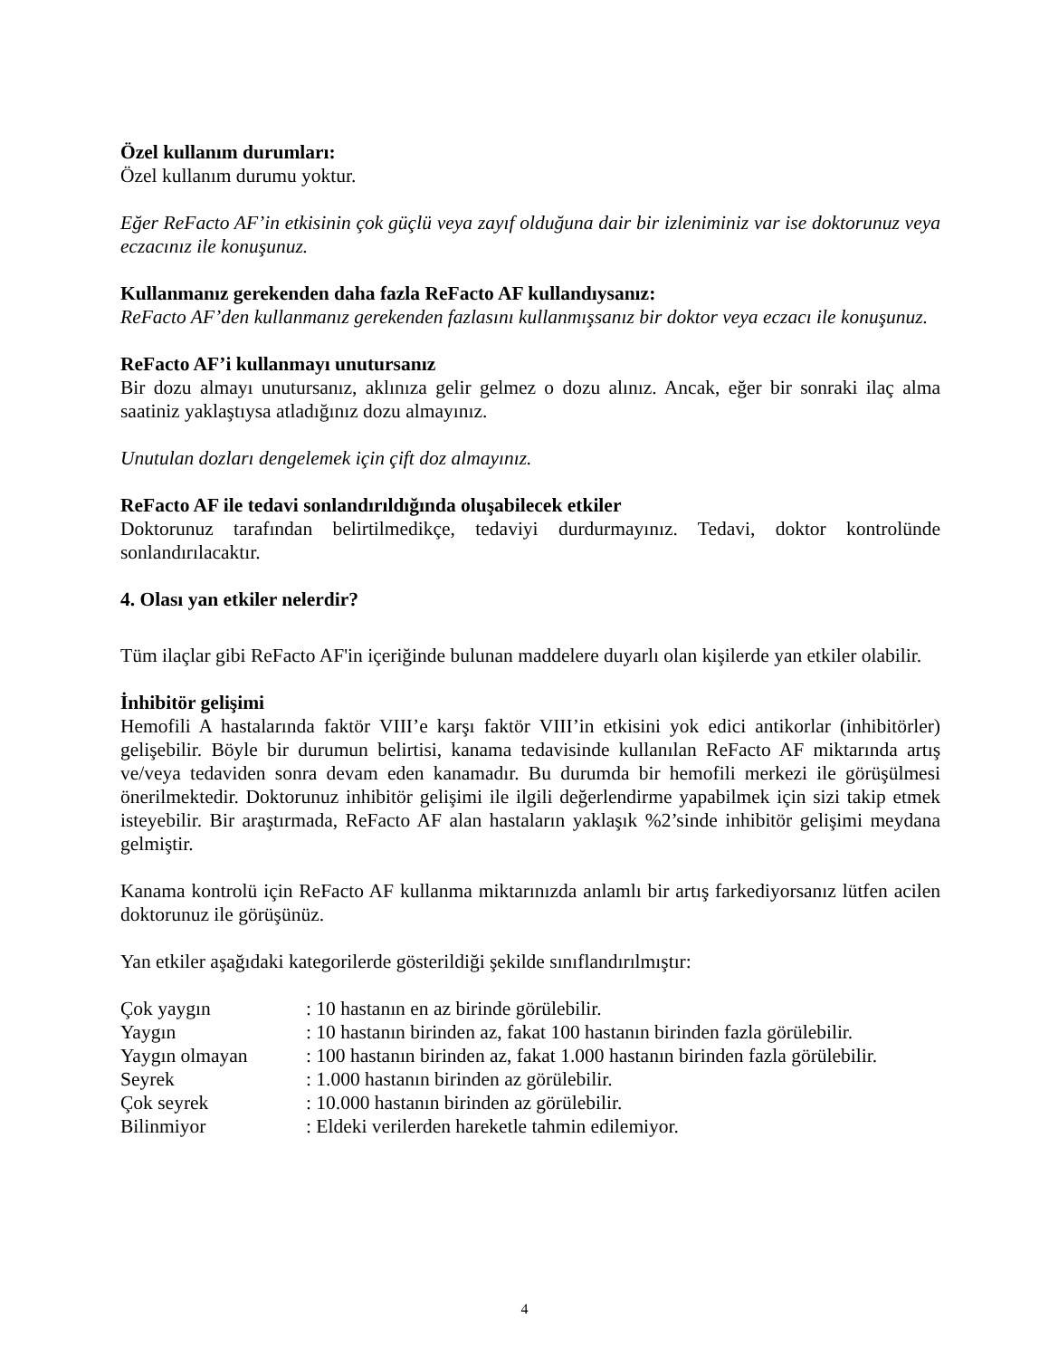Özel kullanım durumları:
Özel kullanım durumu yoktur.
Eğer ReFacto AF’in etkisinin çok güçlü veya zayıf olduğuna dair bir izleniminiz var ise doktorunuz veya eczacınız ile konuşunuz.
Kullanmanız gerekenden daha fazla ReFacto AF kullandıysanız:
ReFacto AF’den kullanmanız gerekenden fazlasını kullanmışsanız bir doktor veya eczacı ile konuşunuz.
ReFacto AF’i kullanmayı unutursanız
Bir dozu almayı unutursanız, aklınıza gelir gelmez o dozu alınız. Ancak, eğer bir sonraki ilaç alma saatiniz yaklaştıysa atladığınız dozu almayınız.
Unutulan dozları dengelemek için çift doz almayınız.
ReFacto AF ile tedavi sonlandırıldığında oluşabilecek etkiler
Doktorunuz tarafından belirtilmedikçe, tedaviyi durdurmayınız. Tedavi, doktor kontrolünde sonlandırılacaktır.
4. Olası yan etkiler nelerdir?
Tüm ilaçlar gibi ReFacto AF'in içeriğinde bulunan maddelere duyarlı olan kişilerde yan etkiler olabilir.
İnhibitör gelişimi
Hemofili A hastalarında faktör VIII’e karşı faktör VIII’in etkisini yok edici antikorlar (inhibitörler) gelişebilir. Böyle bir durumun belirtisi, kanama tedavisinde kullanılan ReFacto AF miktarında artış ve/veya tedaviden sonra devam eden kanamadır. Bu durumda bir hemofili merkezi ile görüşülmesi önerilmektedir. Doktorunuz inhibitör gelişimi ile ilgili değerlendirme yapabilmek için sizi takip etmek isteyebilir. Bir araştırmada, ReFacto AF alan hastaların yaklaşık %2’sinde inhibitör gelişimi meydana gelmiştir.
Kanama kontrolü için ReFacto AF kullanma miktarınızda anlamlı bir artış farkediyorsanız lütfen acilen doktorunuz ile görüşünüz.
Yan etkiler aşağıdaki kategorilerde gösterildiği şekilde sınıflandırılmıştır:
| Çok yaygın | : 10 hastanın en az birinde görülebilir. |
| Yaygın | : 10 hastanın birinden az, fakat 100 hastanın birinden fazla görülebilir. |
| Yaygın olmayan | : 100 hastanın birinden az, fakat 1.000 hastanın birinden fazla görülebilir. |
| Seyrek | : 1.000 hastanın birinden az görülebilir. |
| Çok seyrek | : 10.000 hastanın birinden az görülebilir. |
| Bilinmiyor | : Eldeki verilerden hareketle tahmin edilemiyor. |
4